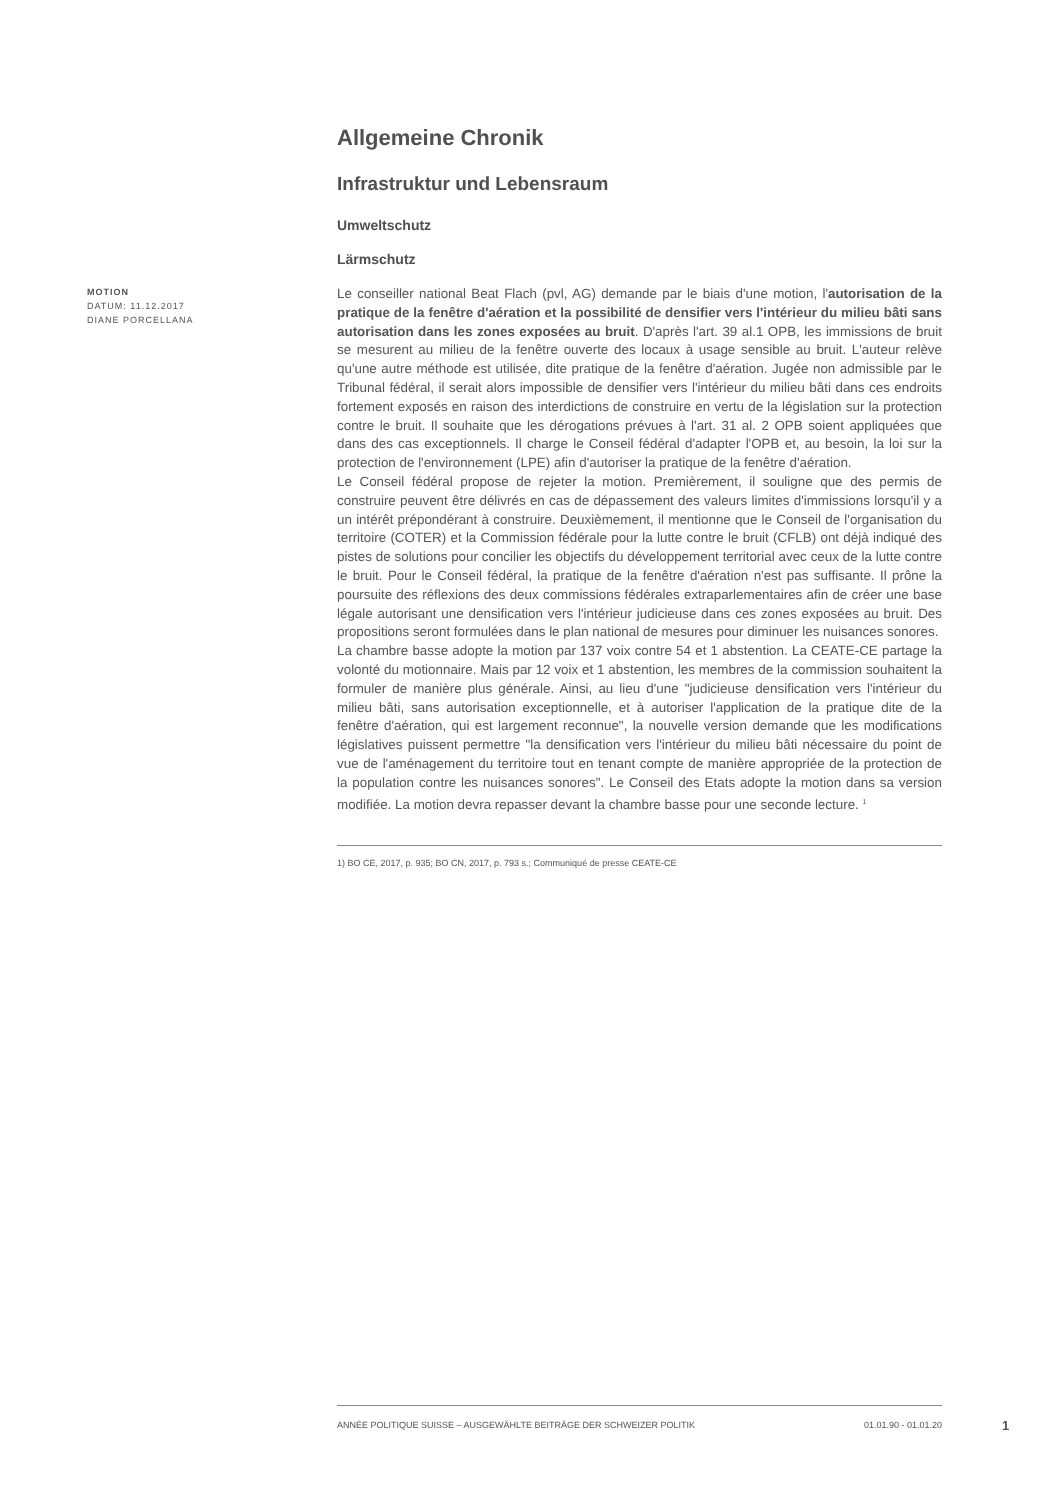Allgemeine Chronik
Infrastruktur und Lebensraum
Umweltschutz
Lärmschutz
MOTION
DATUM: 11.12.2017
DIANE PORCELLANA
Le conseiller national Beat Flach (pvl, AG) demande par le biais d'une motion, l'autorisation de la pratique de la fenêtre d'aération et la possibilité de densifier vers l'intérieur du milieu bâti sans autorisation dans les zones exposées au bruit. D'après l'art. 39 al.1 OPB, les immissions de bruit se mesurent au milieu de la fenêtre ouverte des locaux à usage sensible au bruit. L'auteur relève qu'une autre méthode est utilisée, dite pratique de la fenêtre d'aération. Jugée non admissible par le Tribunal fédéral, il serait alors impossible de densifier vers l'intérieur du milieu bâti dans ces endroits fortement exposés en raison des interdictions de construire en vertu de la législation sur la protection contre le bruit. Il souhaite que les dérogations prévues à l'art. 31 al. 2 OPB soient appliquées que dans des cas exceptionnels. Il charge le Conseil fédéral d'adapter l'OPB et, au besoin, la loi sur la protection de l'environnement (LPE) afin d'autoriser la pratique de la fenêtre d'aération.
Le Conseil fédéral propose de rejeter la motion. Premièrement, il souligne que des permis de construire peuvent être délivrés en cas de dépassement des valeurs limites d'immissions lorsqu'il y a un intérêt prépondérant à construire. Deuxièmement, il mentionne que le Conseil de l'organisation du territoire (COTER) et la Commission fédérale pour la lutte contre le bruit (CFLB) ont déjà indiqué des pistes de solutions pour concilier les objectifs du développement territorial avec ceux de la lutte contre le bruit. Pour le Conseil fédéral, la pratique de la fenêtre d'aération n'est pas suffisante. Il prône la poursuite des réflexions des deux commissions fédérales extraparlementaires afin de créer une base légale autorisant une densification vers l'intérieur judicieuse dans ces zones exposées au bruit. Des propositions seront formulées dans le plan national de mesures pour diminuer les nuisances sonores.
La chambre basse adopte la motion par 137 voix contre 54 et 1 abstention. La CEATE-CE partage la volonté du motionnaire. Mais par 12 voix et 1 abstention, les membres de la commission souhaitent la formuler de manière plus générale. Ainsi, au lieu d'une "judicieuse densification vers l'intérieur du milieu bâti, sans autorisation exceptionnelle, et à autoriser l'application de la pratique dite de la fenêtre d'aération, qui est largement reconnue", la nouvelle version demande que les modifications législatives puissent permettre "la densification vers l'intérieur du milieu bâti nécessaire du point de vue de l'aménagement du territoire tout en tenant compte de manière appropriée de la protection de la population contre les nuisances sonores". Le Conseil des Etats adopte la motion dans sa version modifiée. La motion devra repasser devant la chambre basse pour une seconde lecture. <sup>1</sup>
1) BO CE, 2017, p. 935; BO CN, 2017, p. 793 s.; Communiqué de presse CEATE-CE
ANNÉE POLITIQUE SUISSE – AUSGEWÄHLTE BEITRÄGE DER SCHWEIZER POLITIK 01.01.90 - 01.01.20
1